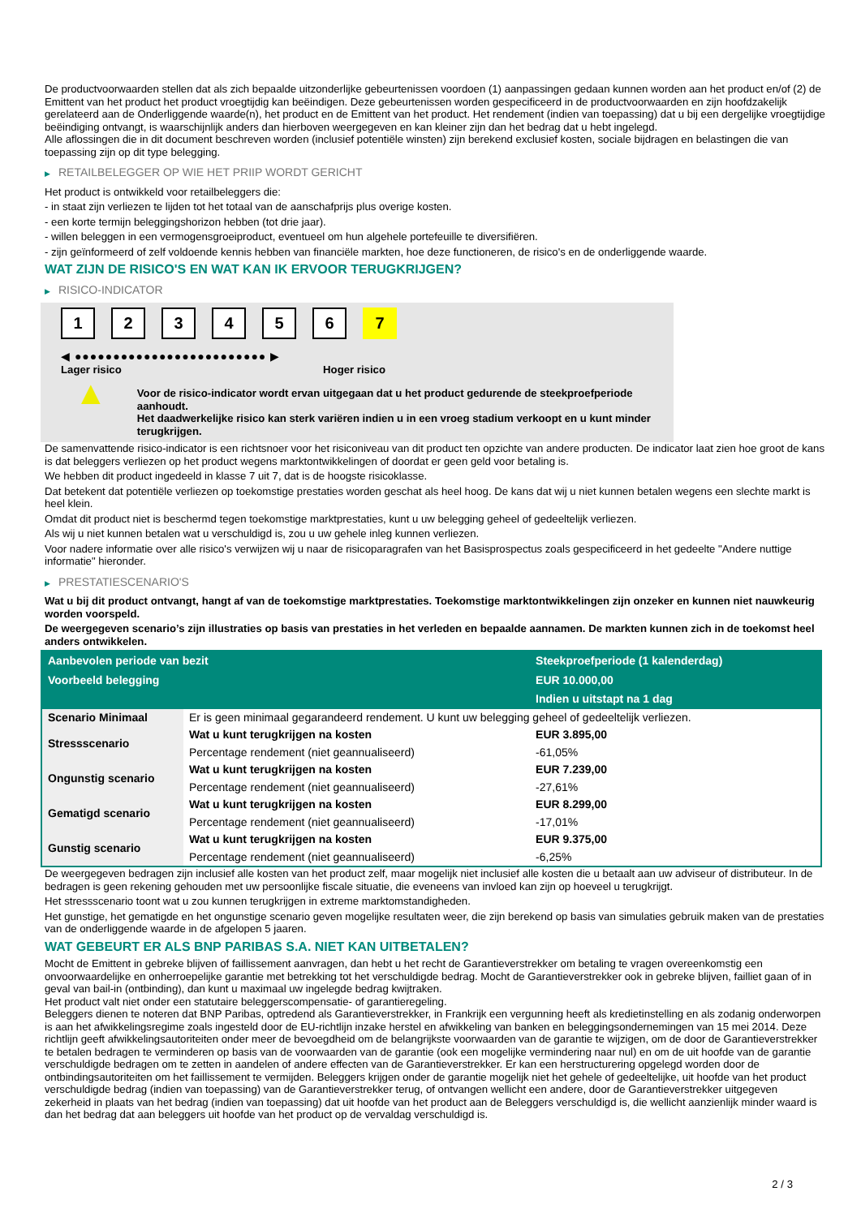De productvoorwaarden stellen dat als zich bepaalde uitzonderlijke gebeurtenissen voordoen (1) aanpassingen gedaan kunnen worden aan het product en/of (2) de Emittent van het product het product vroegtijdig kan beëindigen. Deze gebeurtenissen worden gespecificeerd in de productvoorwaarden en zijn hoofdzakelijk gerelateerd aan de Onderliggende waarde(n), het product en de Emittent van het product. Het rendement (indien van toepassing) dat u bij een dergelijke vroegtijdige beëindiging ontvangt, is waarschijnlijk anders dan hierboven weergegeven en kan kleiner zijn dan het bedrag dat u hebt ingelegd.
Alle aflossingen die in dit document beschreven worden (inclusief potentiële winsten) zijn berekend exclusief kosten, sociale bijdragen en belastingen die van toepassing zijn op dit type belegging.
▶ RETAILBELEGGER OP WIE HET PRIIP WORDT GERICHT
Het product is ontwikkeld voor retailbeleggers die:
- in staat zijn verliezen te lijden tot het totaal van de aanschafprijs plus overige kosten.
- een korte termijn beleggingshorizon hebben (tot drie jaar).
- willen beleggen in een vermogensgroeiproduct, eventueel om hun algehele portefeuille te diversifiëren.
- zijn geïnformeerd of zelf voldoende kennis hebben van financiële markten, hoe deze functioneren, de risico's en de onderliggende waarde.
WAT ZIJN DE RISICO'S EN WAT KAN IK ERVOOR TERUGKRIJGEN?
▶ RISICO-INDICATOR
1 2 3 4 5 6 7
◀ ●●●●●●●●●●●●●●●●●●●●●●●●● ▶
Lager risico Hoger risico
▲
Voor de risico-indicator wordt ervan uitgegaan dat u het product gedurende de steekproefperiode aanhoudt.
Het daadwerkelijke risico kan sterk variëren indien u in een vroeg stadium verkoopt en u kunt minder terugkrijgen.
De samenvattende risico-indicator is een richtsnoer voor het risiconiveau van dit product ten opzichte van andere producten. De indicator laat zien hoe groot de kans is dat beleggers verliezen op het product wegens marktontwikkelingen of doordat er geen geld voor betaling is.
We hebben dit product ingedeeld in klasse 7 uit 7, dat is de hoogste risicoklasse.
Dat betekent dat potentiële verliezen op toekomstige prestaties worden geschat als heel hoog. De kans dat wij u niet kunnen betalen wegens een slechte markt is heel klein.
Omdat dit product niet is beschermd tegen toekomstige marktprestaties, kunt u uw belegging geheel of gedeeltelijk verliezen.
Als wij u niet kunnen betalen wat u verschuldigd is, zou u uw gehele inleg kunnen verliezen.
Voor nadere informatie over alle risico's verwijzen wij u naar de risicoparagrafen van het Basisprospectus zoals gespecificeerd in het gedeelte "Andere nuttige informatie" hieronder.
▶ PRESTATIESCENARIO'S
Wat u bij dit product ontvangt, hangt af van de toekomstige marktprestaties. Toekomstige marktontwikkelingen zijn onzeker en kunnen niet nauwkeurig worden voorspeld.
De weergegeven scenario’s zijn illustraties op basis van prestaties in het verleden en bepaalde aannamen. De markten kunnen zich in de toekomst heel anders ontwikkelen.
| Aanbevolen periode van bezit | | Steekproefperiode (1 kalenderdag) |
| --- | --- | --- |
| Voorbeeld belegging | | EUR 10.000,00 |
| | | Indien u uitstapt na 1 dag |
| Scenario Minimaal | Er is geen minimaal gegarandeerd rendement. U kunt uw belegging geheel of gedeeltelijk verliezen. | |
| Stressscenario | Wat u kunt terugkrijgen na kosten | EUR 3.895,00 |
| | Percentage rendement (niet geannualiseerd) | -61,05% |
| Ongunstig scenario | Wat u kunt terugkrijgen na kosten | EUR 7.239,00 |
| | Percentage rendement (niet geannualiseerd) | -27,61% |
| Gematigd scenario | Wat u kunt terugkrijgen na kosten | EUR 8.299,00 |
| | Percentage rendement (niet geannualiseerd) | -17,01% |
| Gunstig scenario | Wat u kunt terugkrijgen na kosten | EUR 9.375,00 |
| | Percentage rendement (niet geannualiseerd) | -6,25% |
De weergegeven bedragen zijn inclusief alle kosten van het product zelf, maar mogelijk niet inclusief alle kosten die u betaalt aan uw adviseur of distributeur. In de bedragen is geen rekening gehouden met uw persoonlijke fiscale situatie, die eveneens van invloed kan zijn op hoeveel u terugkrijgt.
Het stressscenario toont wat u zou kunnen terugkrijgen in extreme marktomstandigheden.
Het gunstige, het gematigde en het ongunstige scenario geven mogelijke resultaten weer, die zijn berekend op basis van simulaties gebruik maken van de prestaties van de onderliggende waarde in de afgelopen 5 jaaren.
WAT GEBEURT ER ALS BNP PARIBAS S.A. NIET KAN UITBETALEN?
Mocht de Emittent in gebreke blijven of faillissement aanvragen, dan hebt u het recht de Garantieverstrekker om betaling te vragen overeenkomstig een onvoorwaardelijke en onherroepelijke garantie met betrekking tot het verschuldigde bedrag. Mocht de Garantieverstrekker ook in gebreke blijven, failliet gaan of in geval van bail-in (ontbinding), dan kunt u maximaal uw ingelegde bedrag kwijtraken.
Het product valt niet onder een statutaire beleggerscompensatie- of garantieregeling.
Beleggers dienen te noteren dat BNP Paribas, optredend als Garantieverstrekker, in Frankrijk een vergunning heeft als kredietinstelling en als zodanig onderworpen is aan het afwikkelingsregime zoals ingesteld door de EU-richtlijn inzake herstel en afwikkeling van banken en beleggingsondernemingen van 15 mei 2014. Deze richtlijn geeft afwikkelingsautoriteiten onder meer de bevoegdheid om de belangrijkste voorwaarden van de garantie te wijzigen, om de door de Garantieverstrekker te betalen bedragen te verminderen op basis van de voorwaarden van de garantie (ook een mogelijke vermindering naar nul) en om de uit hoofde van de garantie verschuldigde bedragen om te zetten in aandelen of andere effecten van de Garantieverstrekker. Er kan een herstructurering opgelegd worden door de ontbindingsautoriteiten om het faillissement te vermijden. Beleggers krijgen onder de garantie mogelijk niet het gehele of gedeeltelijke, uit hoofde van het product verschuldigde bedrag (indien van toepassing) van de Garantieverstrekker terug, of ontvangen wellicht een andere, door de Garantieverstrekker uitgegeven zekerheid in plaats van het bedrag (indien van toepassing) dat uit hoofde van het product aan de Beleggers verschuldigd is, die wellicht aanzienlijk minder waard is dan het bedrag dat aan beleggers uit hoofde van het product op de vervaldag verschuldigd is.
2 / 3